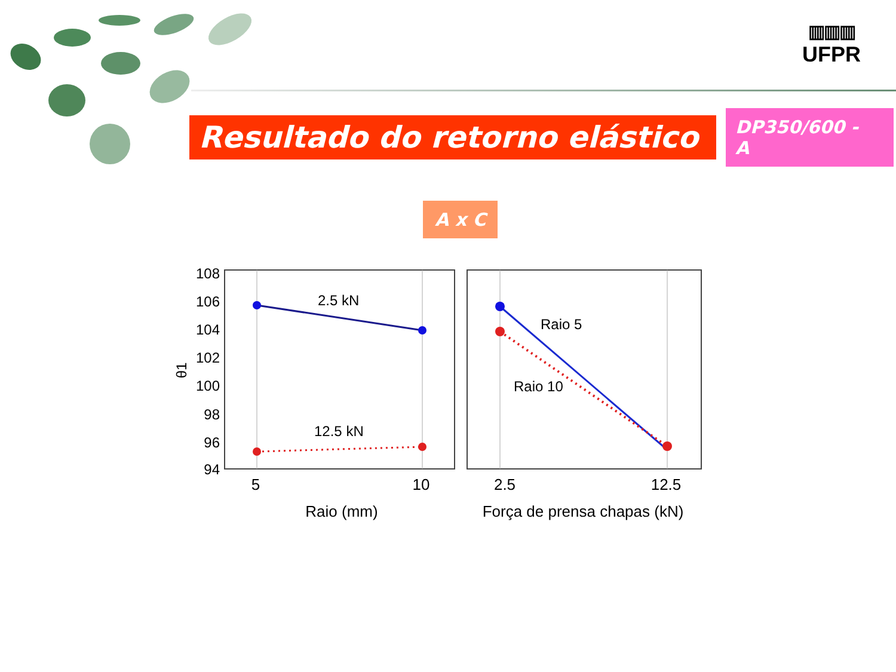▥▥▥
UFPR
Resultado do retorno elástico
DP350/600 - A
A x C
108
106
104
102
100
98
96
94
θ1
2.5 kN
12.5 kN
Raio 5
Raio 10
5
10
2.5
12.5
Raio (mm)
Força de prensa chapas (kN)